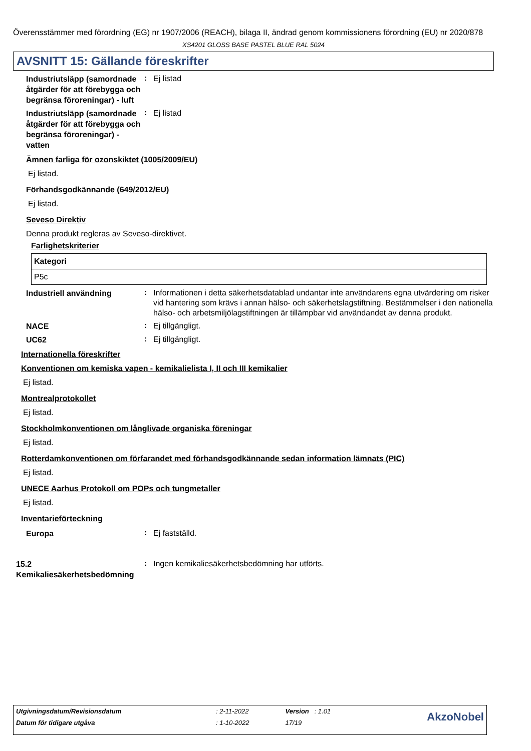Överensstämmer med förordning (EG) nr 1907/2006 (REACH), bilaga II, ändrad genom kommissionens förordning (EU) nr 2020/878
XS4201 GLOSS BASE PASTEL BLUE RAL 5024
AVSNITT 15: Gällande föreskrifter
Industriutsläpp (samordnade åtgärder för att förebygga och begränsa föroreningar) - luft
:
Ej listad
Industriutsläpp (samordnade åtgärder för att förebygga och begränsa föroreningar) - vatten
:
Ej listad
Ämnen farliga för ozonskiktet (1005/2009/EU)
Ej listad.
Förhandsgodkännande (649/2012/EU)
Ej listad.
Seveso Direktiv
Denna produkt regleras av Seveso-direktivet.
Farlighetskriterier
| Kategori |
| --- |
| P5c |
Industriell användning
:
Informationen i detta säkerhetsdatablad undantar inte användarens egna utvärdering om risker vid hantering som krävs i annan hälso- och säkerhetslagstiftning. Bestämmelser i den nationella hälso- och arbetsmiljölagstiftningen är tillämpbar vid användandet av denna produkt.
NACE
:
Ej tillgängligt.
UC62
:
Ej tillgängligt.
Internationella föreskrifter
Konventionen om kemiska vapen - kemikalielista I, II och III kemikalier
Ej listad.
Montrealprotokollet
Ej listad.
Stockholmkonventionen om långlivade organiska föreningar
Ej listad.
Rotterdamkonventionen om förfarandet med förhandsgodkännande sedan information lämnats (PIC)
Ej listad.
UNECE Aarhus Protokoll om POPs och tungmetaller
Ej listad.
Inventarieförteckning
Europa
:
Ej fastställd.
15.2 Kemikaliesäkerhetsbedömning
:
Ingen kemikaliesäkerhetsbedömning har utförts.
| Utgivningsdatum/Revisionsdatum | : 2-11-2022 | Version : 1.01 | AkzoNobel |
| Datum för tidigare utgåva | : 1-10-2022 | 17/19 | |